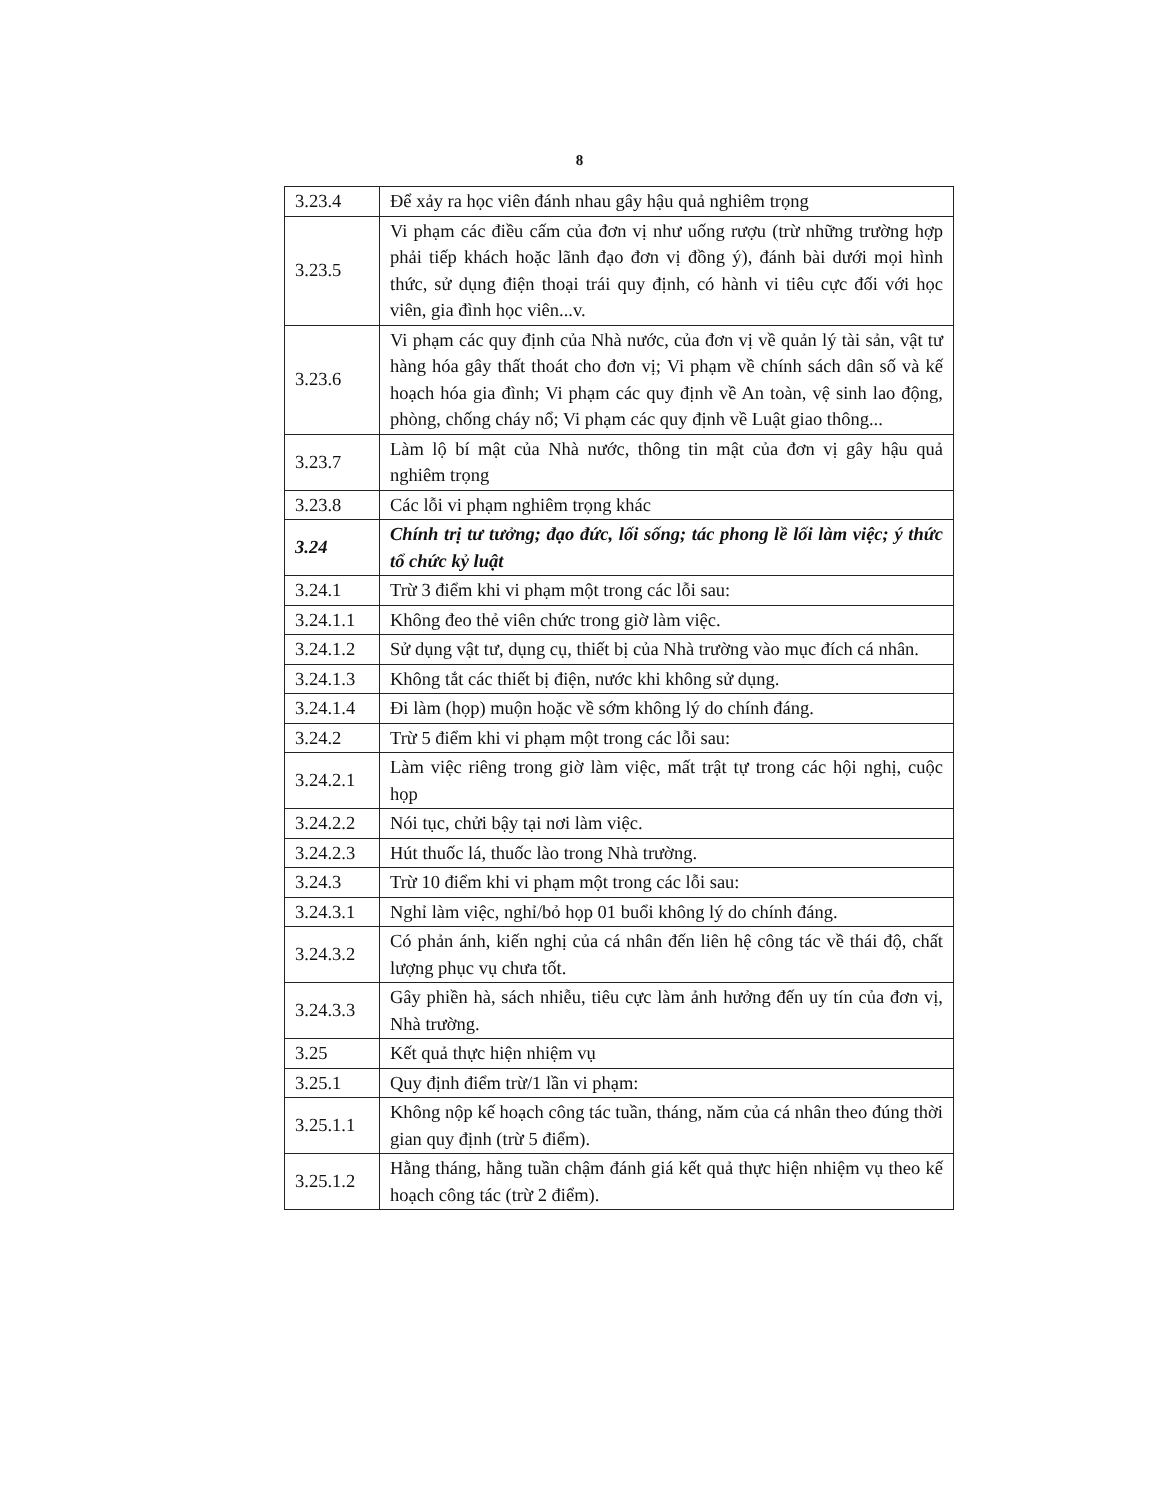8
| 3.23.4 | Để xảy ra học viên đánh nhau gây hậu quả nghiêm trọng |
| 3.23.5 | Vi phạm các điều cấm của đơn vị như uống rượu (trừ những trường hợp phải tiếp khách hoặc lãnh đạo đơn vị đồng ý), đánh bài dưới mọi hình thức, sử dụng điện thoại trái quy định, có hành vi tiêu cực đối với học viên, gia đình học viên...v. |
| 3.23.6 | Vi phạm các quy định của Nhà nước, của đơn vị về quản lý tài sản, vật tư hàng hóa gây thất thoát cho đơn vị; Vi phạm về chính sách dân số và kế hoạch hóa gia đình; Vi phạm các quy định về An toàn, vệ sinh lao động, phòng, chống cháy nổ; Vi phạm các quy định về Luật giao thông... |
| 3.23.7 | Làm lộ bí mật của Nhà nước, thông tin mật của đơn vị gây hậu quả nghiêm trọng |
| 3.23.8 | Các lỗi vi phạm nghiêm trọng khác |
| 3.24 | Chính trị tư tưởng; đạo đức, lối sống; tác phong lề lối làm việc; ý thức tổ chức kỷ luật |
| 3.24.1 | Trừ 3 điểm khi vi phạm một trong các lỗi sau: |
| 3.24.1.1 | Không đeo thẻ viên chức trong giờ làm việc. |
| 3.24.1.2 | Sử dụng vật tư, dụng cụ, thiết bị của Nhà trường vào mục đích cá nhân. |
| 3.24.1.3 | Không tắt các thiết bị điện, nước khi không sử dụng. |
| 3.24.1.4 | Đi làm (họp) muộn hoặc về sớm không lý do chính đáng. |
| 3.24.2 | Trừ 5 điểm khi vi phạm một trong các lỗi sau: |
| 3.24.2.1 | Làm việc riêng trong giờ làm việc, mất trật tự trong các hội nghị, cuộc họp |
| 3.24.2.2 | Nói tục, chửi bậy tại nơi làm việc. |
| 3.24.2.3 | Hút thuốc lá, thuốc lào trong Nhà trường. |
| 3.24.3 | Trừ 10 điểm khi vi phạm một trong các lỗi sau: |
| 3.24.3.1 | Nghỉ làm việc, nghỉ/bỏ họp 01 buổi không lý do chính đáng. |
| 3.24.3.2 | Có phản ánh, kiến nghị của cá nhân đến liên hệ công tác về thái độ, chất lượng phục vụ chưa tốt. |
| 3.24.3.3 | Gây phiền hà, sách nhiễu, tiêu cực làm ảnh hưởng đến uy tín của đơn vị, Nhà trường. |
| 3.25 | Kết quả thực hiện nhiệm vụ |
| 3.25.1 | Quy định điểm trừ/1 lần vi phạm: |
| 3.25.1.1 | Không nộp kế hoạch công tác tuần, tháng, năm của cá nhân theo đúng thời gian quy định (trừ 5 điểm). |
| 3.25.1.2 | Hằng tháng, hằng tuần chậm đánh giá kết quả thực hiện nhiệm vụ theo kế hoạch công tác (trừ 2 điểm). |